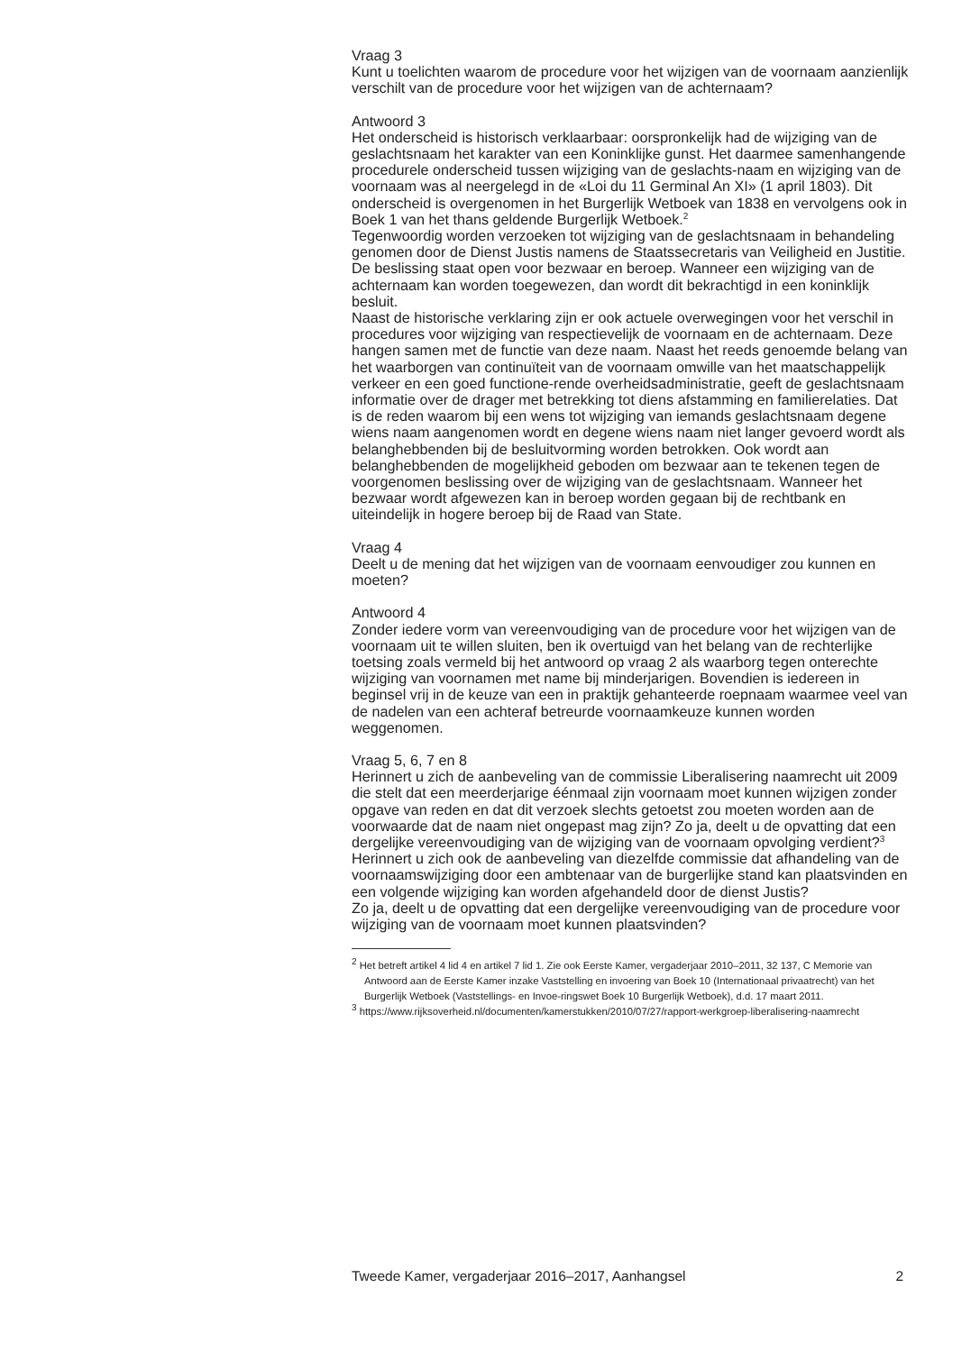Vraag 3
Kunt u toelichten waarom de procedure voor het wijzigen van de voornaam aanzienlijk verschilt van de procedure voor het wijzigen van de achternaam?
Antwoord 3
Het onderscheid is historisch verklaarbaar: oorspronkelijk had de wijziging van de geslachtsnaam het karakter van een Koninklijke gunst. Het daarmee samenhangende procedurele onderscheid tussen wijziging van de geslachts-naam en wijziging van de voornaam was al neergelegd in de «Loi du 11 Germinal An XI» (1 april 1803). Dit onderscheid is overgenomen in het Burgerlijk Wetboek van 1838 en vervolgens ook in Boek 1 van het thans geldende Burgerlijk Wetboek.<sup>2</sup>
Tegenwoordig worden verzoeken tot wijziging van de geslachtsnaam in behandeling genomen door de Dienst Justis namens de Staatssecretaris van Veiligheid en Justitie. De beslissing staat open voor bezwaar en beroep. Wanneer een wijziging van de achternaam kan worden toegewezen, dan wordt dit bekrachtigd in een koninklijk besluit.
Naast de historische verklaring zijn er ook actuele overwegingen voor het verschil in procedures voor wijziging van respectievelijk de voornaam en de achternaam. Deze hangen samen met de functie van deze naam. Naast het reeds genoemde belang van het waarborgen van continuïteit van de voornaam omwille van het maatschappelijk verkeer en een goed functione-rende overheidsadministratie, geeft de geslachtsnaam informatie over de drager met betrekking tot diens afstamming en familierelaties. Dat is de reden waarom bij een wens tot wijziging van iemands geslachtsnaam degene wiens naam aangenomen wordt en degene wiens naam niet langer gevoerd wordt als belanghebbenden bij de besluitvorming worden betrokken. Ook wordt aan belanghebbenden de mogelijkheid geboden om bezwaar aan te tekenen tegen de voorgenomen beslissing over de wijziging van de geslachtsnaam. Wanneer het bezwaar wordt afgewezen kan in beroep worden gegaan bij de rechtbank en uiteindelijk in hogere beroep bij de Raad van State.
Vraag 4
Deelt u de mening dat het wijzigen van de voornaam eenvoudiger zou kunnen en moeten?
Antwoord 4
Zonder iedere vorm van vereenvoudiging van de procedure voor het wijzigen van de voornaam uit te willen sluiten, ben ik overtuigd van het belang van de rechterlijke toetsing zoals vermeld bij het antwoord op vraag 2 als waarborg tegen onterechte wijziging van voornamen met name bij minderjarigen. Bovendien is iedereen in beginsel vrij in de keuze van een in praktijk gehanteerde roepnaam waarmee veel van de nadelen van een achteraf betreurde voornaamkeuze kunnen worden weggenomen.
Vraag 5, 6, 7 en 8
Herinnert u zich de aanbeveling van de commissie Liberalisering naamrecht uit 2009 die stelt dat een meerderjarige éénmaal zijn voornaam moet kunnen wijzigen zonder opgave van reden en dat dit verzoek slechts getoetst zou moeten worden aan de voorwaarde dat de naam niet ongepast mag zijn? Zo ja, deelt u de opvatting dat een dergelijke vereenvoudiging van de wijziging van de voornaam opvolging verdient?<sup>3</sup>
Herinnert u zich ook de aanbeveling van diezelfde commissie dat afhandeling van de voornaamswijziging door een ambtenaar van de burgerlijke stand kan plaatsvinden en een volgende wijziging kan worden afgehandeld door de dienst Justis?
Zo ja, deelt u de opvatting dat een dergelijke vereenvoudiging van de procedure voor wijziging van de voornaam moet kunnen plaatsvinden?
<sup>2</sup> Het betreft artikel 4 lid 4 en artikel 7 lid 1. Zie ook Eerste Kamer, vergaderjaar 2010–2011, 32 137, C Memorie van Antwoord aan de Eerste Kamer inzake Vaststelling en invoering van Boek 10 (Internationaal privaatrecht) van het Burgerlijk Wetboek (Vaststellings- en Invoe-ringswet Boek 10 Burgerlijk Wetboek), d.d. 17 maart 2011.
<sup>3</sup> https://www.rijksoverheid.nl/documenten/kamerstukken/2010/07/27/rapport-werkgroep-liberalisering-naamrecht
Tweede Kamer, vergaderjaar 2016–2017, Aanhangsel 2